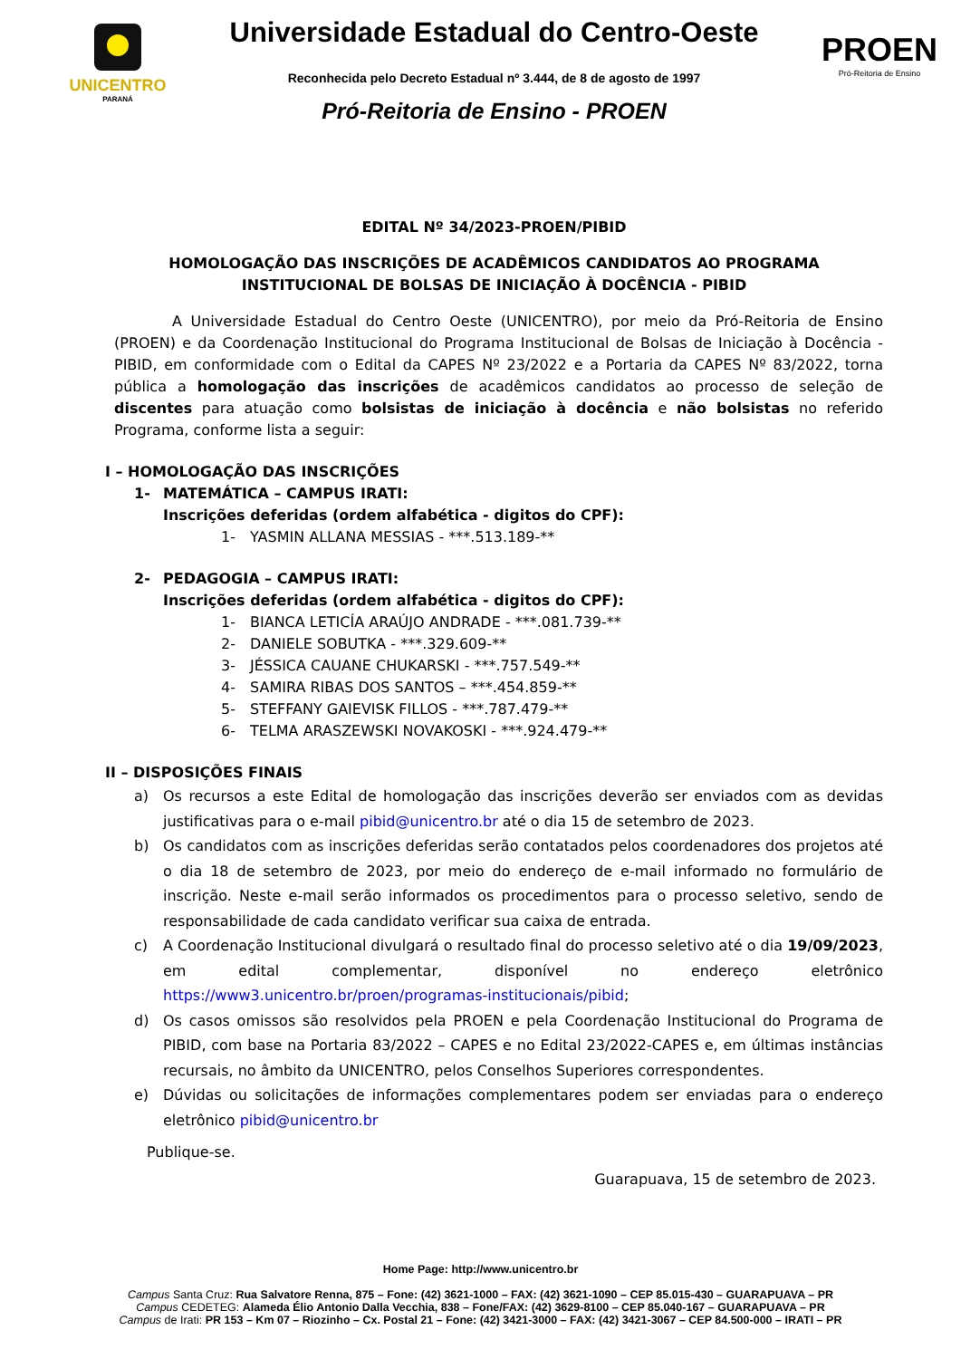UNICENTRO
PARANÁ
Universidade Estadual do Centro-Oeste
Reconhecida pelo Decreto Estadual nº 3.444, de 8 de agosto de 1997
Pró-Reitoria de Ensino - PROEN
PROEN
Pró-Reitoria de Ensino
EDITAL Nº 34/2023-PROEN/PIBID
HOMOLOGAÇÃO DAS INSCRIÇÕES DE ACADÊMICOS CANDIDATOS AO PROGRAMA INSTITUCIONAL DE BOLSAS DE INICIAÇÃO À DOCÊNCIA - PIBID
A Universidade Estadual do Centro Oeste (UNICENTRO), por meio da Pró-Reitoria de Ensino (PROEN) e da Coordenação Institucional do Programa Institucional de Bolsas de Iniciação à Docência - PIBID, em conformidade com o Edital da CAPES Nº 23/2022 e a Portaria da CAPES Nº 83/2022, torna pública a homologação das inscrições de acadêmicos candidatos ao processo de seleção de discentes para atuação como bolsistas de iniciação à docência e não bolsistas no referido Programa, conforme lista a seguir:
I – HOMOLOGAÇÃO DAS INSCRIÇÕES
1- MATEMÁTICA – CAMPUS IRATI:
Inscrições deferidas (ordem alfabética - digitos do CPF):
1- YASMIN ALLANA MESSIAS - ***.513.189-**
2- PEDAGOGIA – CAMPUS IRATI:
Inscrições deferidas (ordem alfabética - digitos do CPF):
1- BIANCA LETICÍA ARAÚJO ANDRADE - ***.081.739-**
2- DANIELE SOBUTKA - ***.329.609-**
3- JÉSSICA CAUANE CHUKARSKI - ***.757.549-**
4- SAMIRA RIBAS DOS SANTOS – ***.454.859-**
5- STEFFANY GAIEVISK FILLOS - ***.787.479-**
6- TELMA ARASZEWSKI NOVAKOSKI - ***.924.479-**
II – DISPOSIÇÕES FINAIS
a) Os recursos a este Edital de homologação das inscrições deverão ser enviados com as devidas justificativas para o e-mail pibid@unicentro.br até o dia 15 de setembro de 2023.
b) Os candidatos com as inscrições deferidas serão contatados pelos coordenadores dos projetos até o dia 18 de setembro de 2023, por meio do endereço de e-mail informado no formulário de inscrição. Neste e-mail serão informados os procedimentos para o processo seletivo, sendo de responsabilidade de cada candidato verificar sua caixa de entrada.
c) A Coordenação Institucional divulgará o resultado final do processo seletivo até o dia 19/09/2023, em edital complementar, disponível no endereço eletrônico https://www3.unicentro.br/proen/programas-institucionais/pibid;
d) Os casos omissos são resolvidos pela PROEN e pela Coordenação Institucional do Programa de PIBID, com base na Portaria 83/2022 – CAPES e no Edital 23/2022-CAPES e, em últimas instâncias recursais, no âmbito da UNICENTRO, pelos Conselhos Superiores correspondentes.
e) Dúvidas ou solicitações de informações complementares podem ser enviadas para o endereço eletrônico pibid@unicentro.br
Publique-se.
Guarapuava, 15 de setembro de 2023.
Home Page: http://www.unicentro.br
Campus Santa Cruz: Rua Salvatore Renna, 875 – Fone: (42) 3621-1000 – FAX: (42) 3621-1090 – CEP 85.015-430 – GUARAPUAVA – PR
Campus CEDETEG: Alameda Élio Antonio Dalla Vecchia, 838 – Fone/FAX: (42) 3629-8100 – CEP 85.040-167 – GUARAPUAVA – PR
Campus de Irati: PR 153 – Km 07 – Riozinho – Cx. Postal 21 – Fone: (42) 3421-3000 – FAX: (42) 3421-3067 – CEP 84.500-000 – IRATI – PR